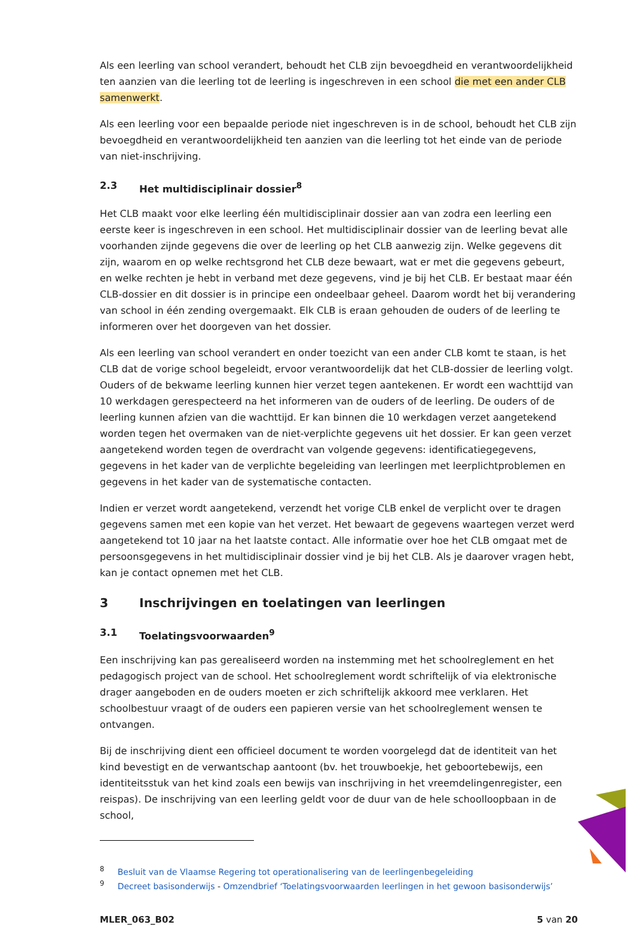Als een leerling van school verandert, behoudt het CLB zijn bevoegdheid en verantwoordelijkheid ten aanzien van die leerling tot de leerling is ingeschreven in een school die met een ander CLB samenwerkt.
Als een leerling voor een bepaalde periode niet ingeschreven is in de school, behoudt het CLB zijn bevoegdheid en verantwoordelijkheid ten aanzien van die leerling tot het einde van de periode van niet-inschrijving.
2.3 Het multidisciplinair dossier<sup>8</sup>
Het CLB maakt voor elke leerling één multidisciplinair dossier aan van zodra een leerling een eerste keer is ingeschreven in een school. Het multidisciplinair dossier van de leerling bevat alle voorhanden zijnde gegevens die over de leerling op het CLB aanwezig zijn. Welke gegevens dit zijn, waarom en op welke rechtsgrond het CLB deze bewaart, wat er met die gegevens gebeurt, en welke rechten je hebt in verband met deze gegevens, vind je bij het CLB. Er bestaat maar één CLB-dossier en dit dossier is in principe een ondeelbaar geheel. Daarom wordt het bij verandering van school in één zending overgemaakt. Elk CLB is eraan gehouden de ouders of de leerling te informeren over het doorgeven van het dossier.
Als een leerling van school verandert en onder toezicht van een ander CLB komt te staan, is het CLB dat de vorige school begeleidt, ervoor verantwoordelijk dat het CLB-dossier de leerling volgt. Ouders of de bekwame leerling kunnen hier verzet tegen aantekenen. Er wordt een wachttijd van 10 werkdagen gerespecteerd na het informeren van de ouders of de leerling. De ouders of de leerling kunnen afzien van die wachttijd. Er kan binnen die 10 werkdagen verzet aangetekend worden tegen het overmaken van de niet-verplichte gegevens uit het dossier. Er kan geen verzet aangetekend worden tegen de overdracht van volgende gegevens: identificatiegegevens, gegevens in het kader van de verplichte begeleiding van leerlingen met leerplichtproblemen en gegevens in het kader van de systematische contacten.
Indien er verzet wordt aangetekend, verzendt het vorige CLB enkel de verplicht over te dragen gegevens samen met een kopie van het verzet. Het bewaart de gegevens waartegen verzet werd aangetekend tot 10 jaar na het laatste contact. Alle informatie over hoe het CLB omgaat met de persoonsgegevens in het multidisciplinair dossier vind je bij het CLB. Als je daarover vragen hebt, kan je contact opnemen met het CLB.
3 Inschrijvingen en toelatingen van leerlingen
3.1 Toelatingsvoorwaarden<sup>9</sup>
Een inschrijving kan pas gerealiseerd worden na instemming met het schoolreglement en het pedagogisch project van de school. Het schoolreglement wordt schriftelijk of via elektronische drager aangeboden en de ouders moeten er zich schriftelijk akkoord mee verklaren. Het schoolbestuur vraagt of de ouders een papieren versie van het schoolreglement wensen te ontvangen.
Bij de inschrijving dient een officieel document te worden voorgelegd dat de identiteit van het kind bevestigt en de verwantschap aantoont (bv. het trouwboekje, het geboortebewijs, een identiteitsstuk van het kind zoals een bewijs van inschrijving in het vreemdelingenregister, een reispas). De inschrijving van een leerling geldt voor de duur van de hele schoolloopbaan in de school,
<sup>8</sup> Besluit van de Vlaamse Regering tot operationalisering van de leerlingenbegeleiding
<sup>9</sup> Decreet basisonderwijs - Omzendbrief ‘Toelatingsvoorwaarden leerlingen in het gewoon basisonderwijs’
MLER_063_B02 5 van 20